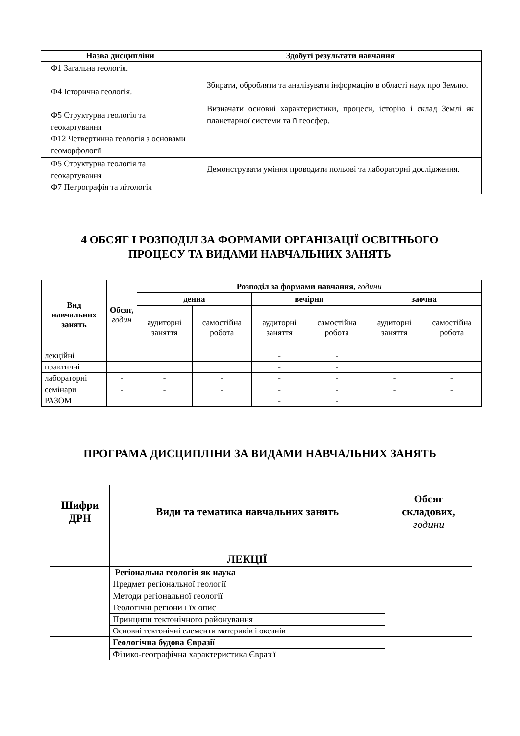| Назва дисципліни | Здобуті результати навчання |
| --- | --- |
| Ф1 Загальна геологія. Ф4 Історична геологія. Ф5 Структурна геологія та геокартування Ф12 Четвертинна геологія з основами геоморфології | Збирати, обробляти та аналізувати інформацію в області наук про Землю. Визначати основні характеристики, процеси, історію і склад Землі як планетарної системи та її геосфер. |
| Ф5 Структурна геологія та геокартування Ф7 Петрографія та літологія | Демонструвати уміння проводити польові та лабораторні дослідження. |
4 ОБСЯГ І РОЗПОДІЛ ЗА ФОРМАМИ ОРГАНІЗАЦІЇ ОСВІТНЬОГО
ПРОЦЕСУ ТА ВИДАМИ НАВЧАЛЬНИХ ЗАНЯТЬ
| Вид навчальних занять | Обсяг, годин | Розподіл за формами навчання, години | | | | | |
| --- | --- | --- | --- | --- | --- | --- | --- |
| | | денна | | вечірня | | заочна | |
| | | аудиторні заняття | самостійна робота | аудиторні заняття | самостійна робота | аудиторні заняття | самостійна робота |
| лекційні | | | | - | - | | |
| практичні | | | | - | - | | |
| лабораторні | - | - | - | - | - | - | - |
| семінари | - | - | - | - | - | - | - |
| РАЗОМ | | | | - | - | | |
ПРОГРАМА ДИСЦИПЛІНИ ЗА ВИДАМИ НАВЧАЛЬНИХ ЗАНЯТЬ
| Шифри ДРН | Види та тематика навчальних занять | Обсяг складових, години |
| --- | --- | --- |
| | ЛЕКЦІЇ | |
| | Регіональна геологія як наука | |
| | Предмет регіональної геології | |
| | Методи регіональної геології | |
| | Геологічні регіони і їх опис | |
| | Принципи тектонічного районування | |
| | Основні тектонічні елементи материків і океанів | |
| | Геологічна будова Євразії | |
| | Фізико-географічна характеристика Євразії | |